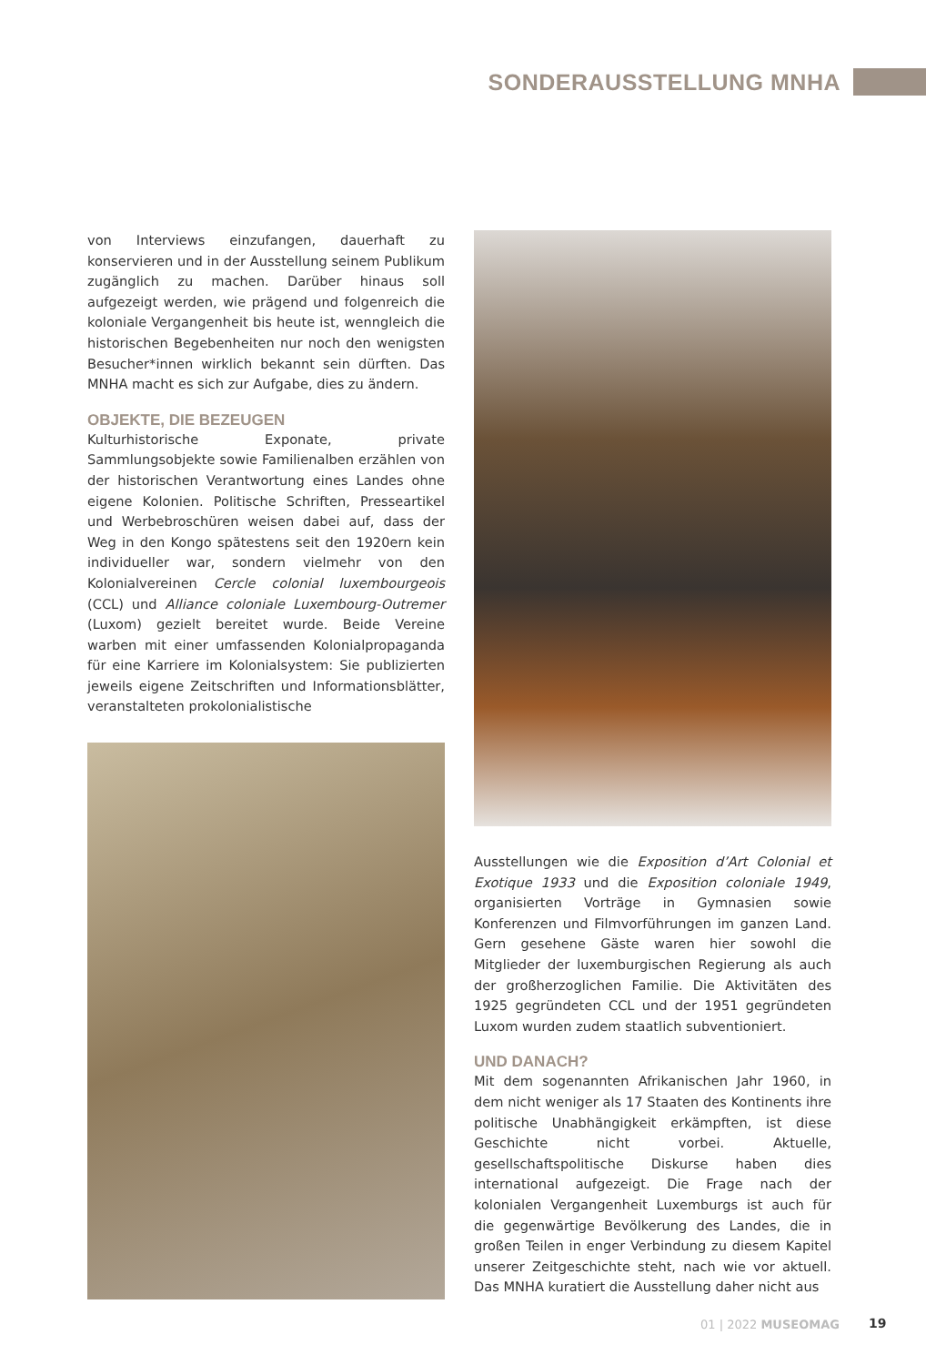SONDERAUSSTELLUNG MNHA
von Interviews einzufangen, dauerhaft zu konservieren und in der Ausstellung seinem Publikum zugänglich zu machen. Darüber hinaus soll aufgezeigt werden, wie prägend und folgenreich die koloniale Vergangenheit bis heute ist, wenngleich die historischen Begebenheiten nur noch den wenigsten Besucher*innen wirklich bekannt sein dürften. Das MNHA macht es sich zur Aufgabe, dies zu ändern.
OBJEKTE, DIE BEZEUGEN
Kulturhistorische Exponate, private Sammlungsobjekte sowie Familienalben erzählen von der historischen Verantwortung eines Landes ohne eigene Kolonien. Politische Schriften, Presseartikel und Werbebroschüren weisen dabei auf, dass der Weg in den Kongo spätestens seit den 1920ern kein individueller war, sondern vielmehr von den Kolonialvereinen Cercle colonial luxembourgeois (CCL) und Alliance coloniale Luxembourg-Outremer (Luxom) gezielt bereitet wurde. Beide Vereine warben mit einer umfassenden Kolonialpropaganda für eine Karriere im Kolonialsystem: Sie publizierten jeweils eigene Zeitschriften und Informationsblätter, veranstalteten prokolonialistische
Ausstellungen wie die Exposition d’Art Colonial et Exotique 1933 und die Exposition coloniale 1949, organisierten Vorträge in Gymnasien sowie Konferenzen und Filmvorführungen im ganzen Land. Gern gesehene Gäste waren hier sowohl die Mitglieder der luxemburgischen Regierung als auch der großherzoglichen Familie. Die Aktivitäten des 1925 gegründeten CCL und der 1951 gegründeten Luxom wurden zudem staatlich subventioniert.
UND DANACH?
Mit dem sogenannten Afrikanischen Jahr 1960, in dem nicht weniger als 17 Staaten des Kontinents ihre politische Unabhängigkeit erkämpften, ist diese Geschichte nicht vorbei. Aktuelle, gesellschaftspolitische Diskurse haben dies international aufgezeigt. Die Frage nach der kolonialen Vergangenheit Luxemburgs ist auch für die gegenwärtige Bevölkerung des Landes, die in großen Teilen in enger Verbindung zu diesem Kapitel unserer Zeitgeschichte steht, nach wie vor aktuell. Das MNHA kuratiert die Ausstellung daher nicht aus
01 | 2022 MUSEOMAG 19